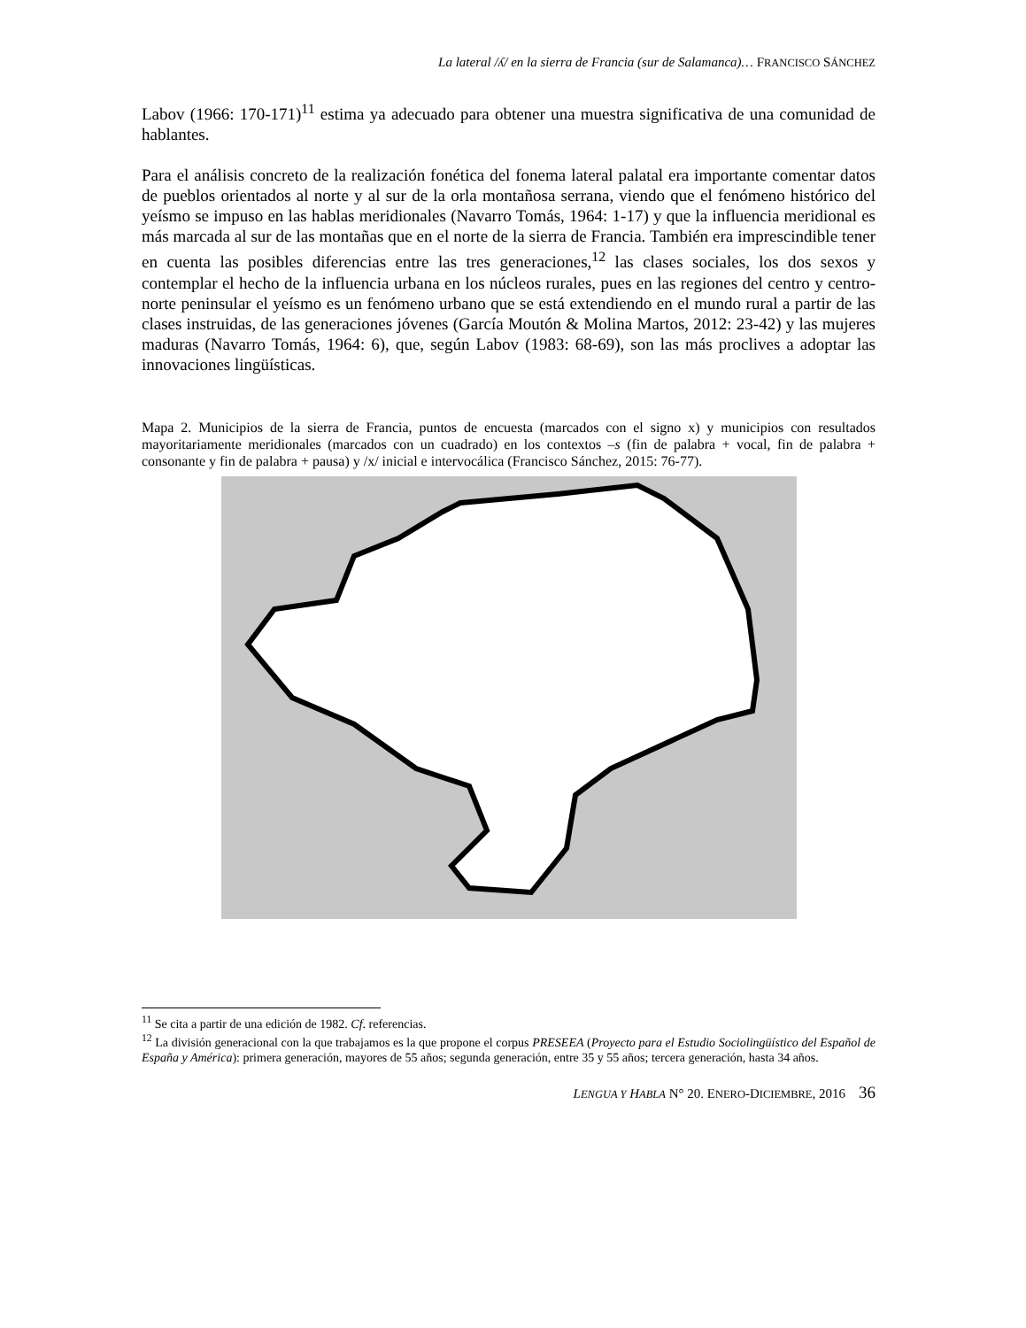La lateral /ʎ/ en la sierra de Francia (sur de Salamanca)… FRANCISCO SÁNCHEZ
Labov (1966: 170-171)<sup>11</sup> estima ya adecuado para obtener una muestra significativa de una comunidad de hablantes.
Para el análisis concreto de la realización fonética del fonema lateral palatal era importante comentar datos de pueblos orientados al norte y al sur de la orla montañosa serrana, viendo que el fenómeno histórico del yeísmo se impuso en las hablas meridionales (Navarro Tomás, 1964: 1-17) y que la influencia meridional es más marcada al sur de las montañas que en el norte de la sierra de Francia. También era imprescindible tener en cuenta las posibles diferencias entre las tres generaciones,<sup>12</sup> las clases sociales, los dos sexos y contemplar el hecho de la influencia urbana en los núcleos rurales, pues en las regiones del centro y centro-norte peninsular el yeísmo es un fenómeno urbano que se está extendiendo en el mundo rural a partir de las clases instruidas, de las generaciones jóvenes (García Moutón & Molina Martos, 2012: 23-42) y las mujeres maduras (Navarro Tomás, 1964: 6), que, según Labov (1983: 68-69), son las más proclives a adoptar las innovaciones lingüísticas.
Mapa 2. Municipios de la sierra de Francia, puntos de encuesta (marcados con el signo x) y municipios con resultados mayoritariamente meridionales (marcados con un cuadrado) en los contextos –s (fin de palabra + vocal, fin de palabra + consonante y fin de palabra + pausa) y /x/ inicial e intervocálica (Francisco Sánchez, 2015: 76-77).
<sup>11</sup> Se cita a partir de una edición de 1982. Cf. referencias.
<sup>12</sup> La división generacional con la que trabajamos es la que propone el corpus PRESEEA (Proyecto para el Estudio Sociolingüístico del Español de España y América): primera generación, mayores de 55 años; segunda generación, entre 35 y 55 años; tercera generación, hasta 34 años.
LENGUA Y HABLA N° 20. ENERO-DICIEMBRE, 2016 36